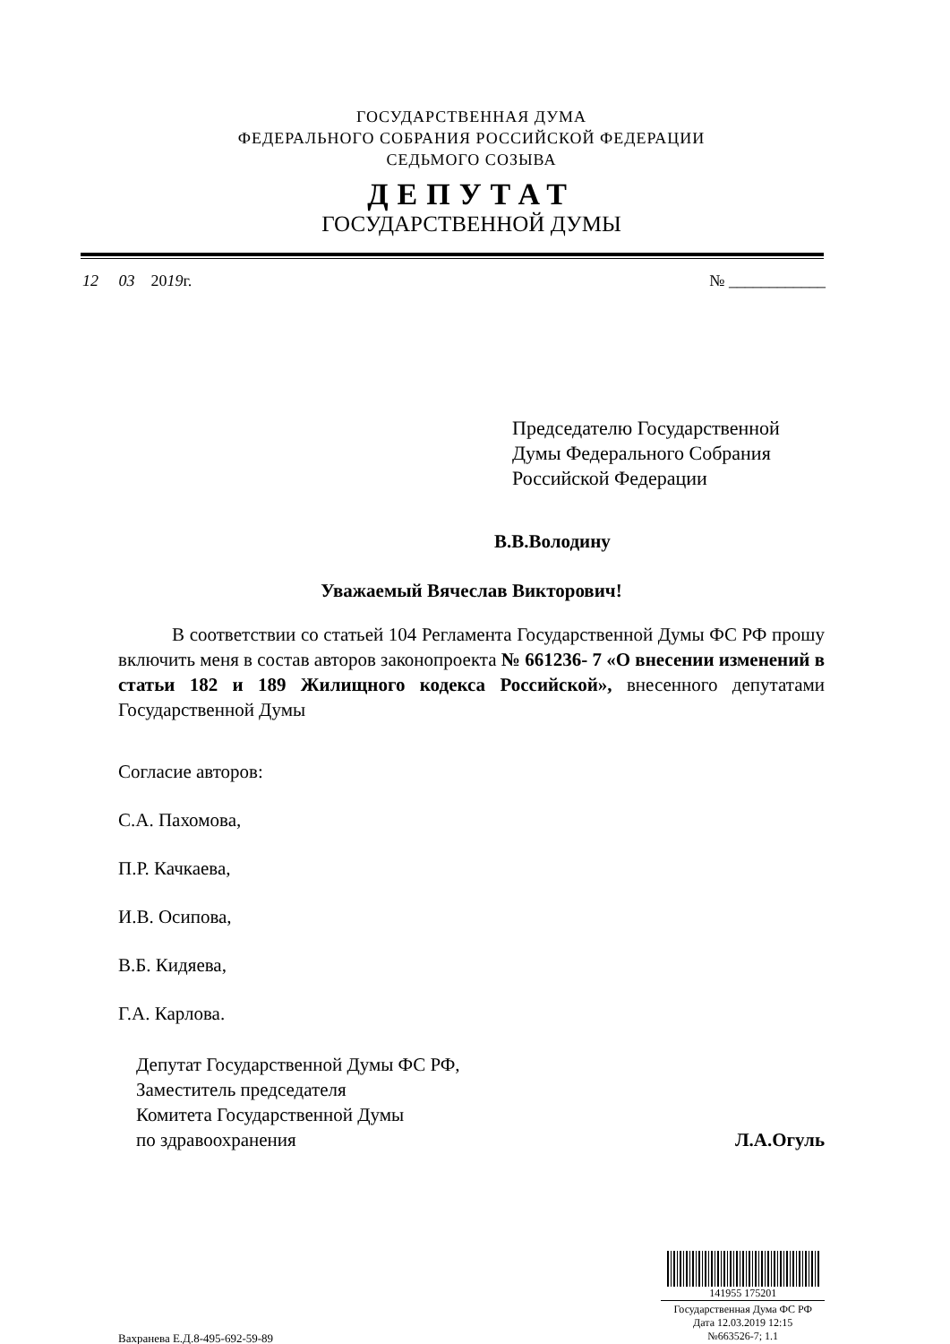ГОСУДАРСТВЕННАЯ ДУМА
ФЕДЕРАЛЬНОГО СОБРАНИЯ РОССИЙСКОЙ ФЕДЕРАЦИИ
СЕДЬМОГО СОЗЫВА
ДЕПУТАТ
ГОСУДАРСТВЕННОЙ ДУМЫ
12 03 2019г. № ____________
Председателю Государственной
Думы Федерального Собрания
Российской Федерации
В.В.Володину
Уважаемый Вячеслав Викторович!
В соответствии со статьей 104 Регламента Государственной Думы ФС РФ прошу включить меня в состав авторов законопроекта № 661236- 7 «О внесении изменений в статьи 182 и 189 Жилищного кодекса Российской», внесенного депутатами Государственной Думы
Согласие авторов:
С.А. Пахомова,
П.Р. Качкаева,
И.В. Осипова,
В.Б. Кидяева,
Г.А. Карлова.
Депутат Государственной Думы ФС РФ,
Заместитель председателя
Комитета Государственной Думы
по здравоохранения
Л.А.Огуль
Вахранева Е.Д.8-495-692-59-89
141955 175201
Государственная Дума ФС РФ
Дата 12.03.2019 12:15
№663526-7; 1.1